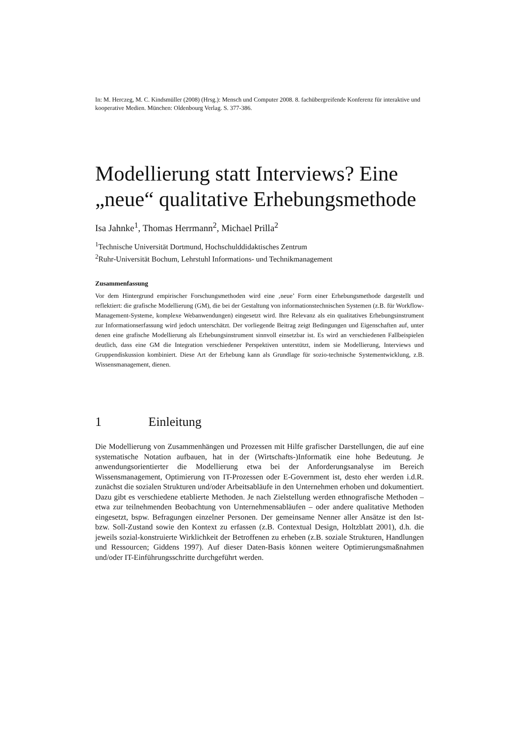In: M. Herczeg, M. C. Kindsmüller (2008) (Hrsg.): Mensch und Computer 2008. 8. fachübergreifende Konferenz für interaktive und kooperative Medien. München: Oldenbourg Verlag. S. 377-386.
Modellierung statt Interviews? Eine „neue“ qualitative Erhebungsmethode
Isa Jahnke<sup>1</sup>, Thomas Herrmann<sup>2</sup>, Michael Prilla<sup>2</sup>
<sup>1</sup> Technische Universität Dortmund, Hochschulddidaktisches Zentrum
<sup>2</sup> Ruhr-Universität Bochum, Lehrstuhl Informations- und Technikmanagement
Zusammenfassung
Vor dem Hintergrund empirischer Forschungsmethoden wird eine ‚neue’ Form einer Erhebungsmethode dargestellt und reflektiert: die grafische Modellierung (GM), die bei der Gestaltung von informationstechnischen Systemen (z.B. für Workflow-Management-Systeme, komplexe Webanwendungen) eingesetzt wird. Ihre Relevanz als ein qualitatives Erhebungsinstrument zur Informationserfassung wird jedoch unterschätzt. Der vorliegende Beitrag zeigt Bedingungen und Eigenschaften auf, unter denen eine grafische Modellierung als Erhebungsinstrument sinnvoll einsetzbar ist. Es wird an verschiedenen Fallbeispielen deutlich, dass eine GM die Integration verschiedener Perspektiven unterstützt, indem sie Modellierung, Interviews und Gruppendiskussion kombiniert. Diese Art der Erhebung kann als Grundlage für sozio-technische Systementwicklung, z.B. Wissensmanagement, dienen.
1 Einleitung
Die Modellierung von Zusammenhängen und Prozessen mit Hilfe grafischer Darstellungen, die auf eine systematische Notation aufbauen, hat in der (Wirtschafts-)Informatik eine hohe Bedeutung. Je anwendungsorientierter die Modellierung etwa bei der Anforderungsanalyse im Bereich Wissensmanagement, Optimierung von IT-Prozessen oder E-Government ist, desto eher werden i.d.R. zunächst die sozialen Strukturen und/oder Arbeitsabläufe in den Unternehmen erhoben und dokumentiert. Dazu gibt es verschiedene etablierte Methoden. Je nach Zielstellung werden ethnografische Methoden – etwa zur teilnehmenden Beobachtung von Unternehmensabläufen – oder andere qualitative Methoden eingesetzt, bspw. Befragungen einzelner Personen. Der gemeinsame Nenner aller Ansätze ist den Ist- bzw. Soll-Zustand sowie den Kontext zu erfassen (z.B. Contextual Design, Holtzblatt 2001), d.h. die jeweils sozial-konstruierte Wirklichkeit der Betroffenen zu erheben (z.B. soziale Strukturen, Handlungen und Ressourcen; Giddens 1997). Auf dieser Daten-Basis können weitere Optimierungsmaßnahmen und/oder IT-Einführungsschritte durchgeführt werden.